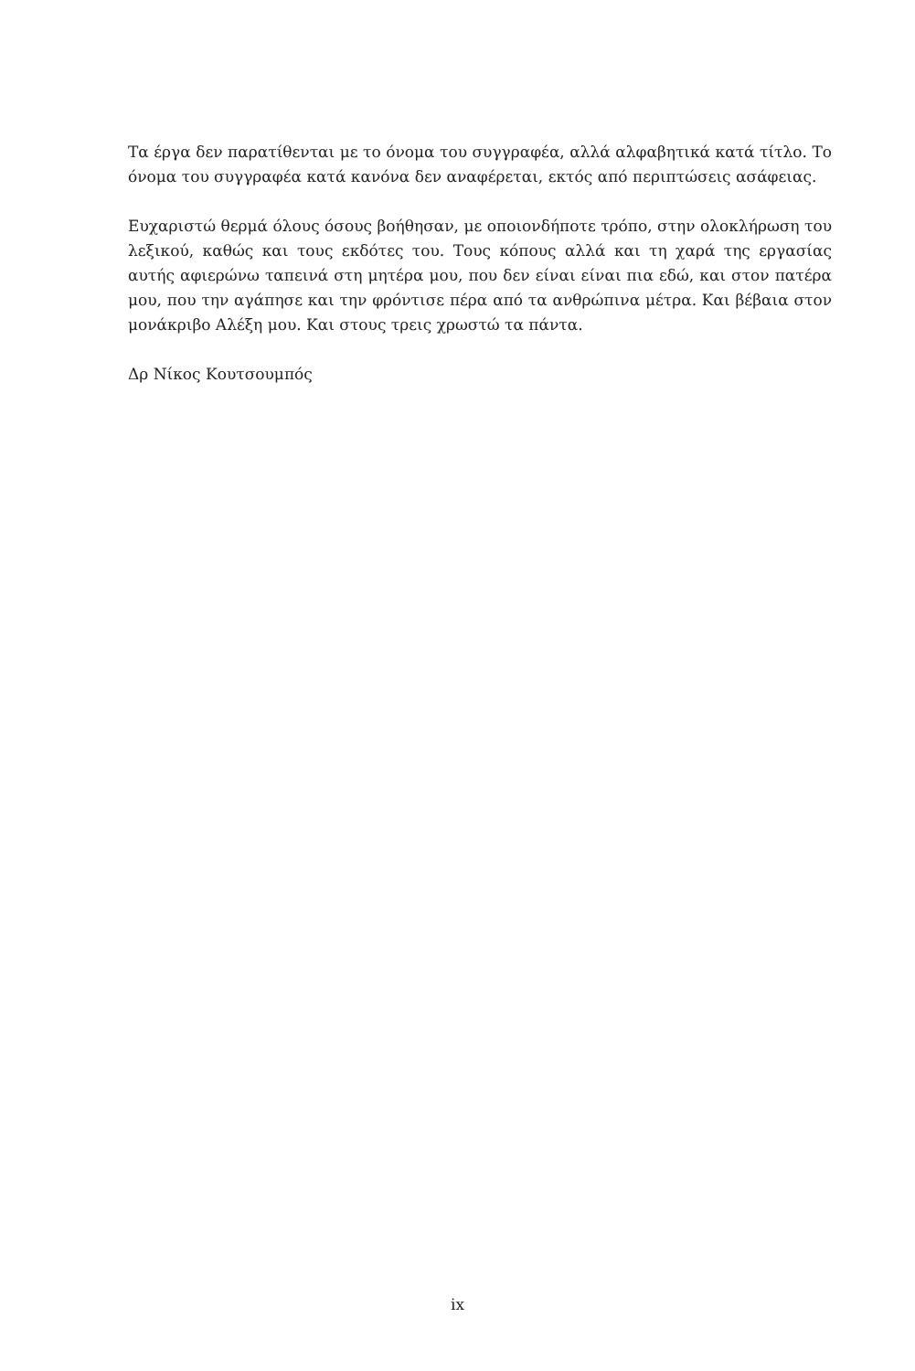Τα έργα δεν παρατίθενται με το όνομα του συγγραφέα, αλλά αλφαβητικά κατά τίτλο. Το όνομα του συγγραφέα κατά κανόνα δεν αναφέρεται, εκτός από περιπτώσεις ασάφειας.
Ευχαριστώ θερμά όλους όσους βοήθησαν, με οποιονδήποτε τρόπο, στην ολοκλήρωση του λεξικού, καθώς και τους εκδότες του. Τους κόπους αλλά και τη χαρά της εργασίας αυτής αφιερώνω ταπεινά στη μητέρα μου, που δεν είναι είναι πια εδώ, και στον πατέρα μου, που την αγάπησε και την φρόντισε πέρα από τα ανθρώπινα μέτρα. Και βέβαια στον μονάκριβο Αλέξη μου. Και στους τρεις χρωστώ τα πάντα.
Δρ Νίκος Κουτσουμπός
ix